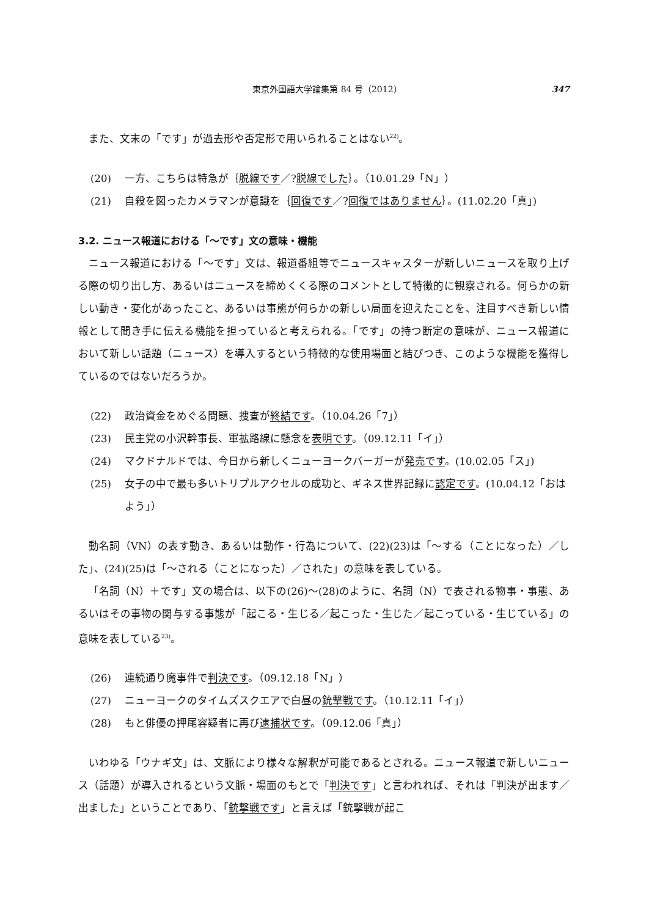東京外国語大学論集第 84 号（2012） 347
また、文末の「です」が過去形や否定形で用いられることはない<sup>22)</sup>。
(20) 一方、こちらは特急が｛脱線です／?脱線でした｝。（10.01.29「N」）
(21) 自殺を図ったカメラマンが意識を｛回復です／?回復ではありません｝。(11.02.20「真」)
3.2. ニュース報道における「～です」文の意味・機能
ニュース報道における「～です」文は、報道番組等でニュースキャスターが新しいニュースを取り上げる際の切り出し方、あるいはニュースを締めくくる際のコメントとして特徴的に観察される。何らかの新しい動き・変化があったこと、あるいは事態が何らかの新しい局面を迎えたことを、注目すべき新しい情報として聞き手に伝える機能を担っていると考えられる。「です」の持つ断定の意味が、ニュース報道において新しい話題（ニュース）を導入するという特徴的な使用場面と結びつき、このような機能を獲得しているのではないだろうか。
(22) 政治資金をめぐる問題、捜査が終結です。（10.04.26「7」）
(23) 民主党の小沢幹事長、軍拡路線に懸念を表明です。（09.12.11「イ」）
(24) マクドナルドでは、今日から新しくニューヨークバーガーが発売です。(10.02.05「ス」)
(25) 女子の中で最も多いトリプルアクセルの成功と、ギネス世界記録に認定です。(10.04.12「おはよう」）
動名詞（VN）の表す動き、あるいは動作・行為について、(22)(23)は「～する（ことになった）／した」、(24)(25)は「～される（ことになった）／された」の意味を表している。
「名詞（N）＋です」文の場合は、以下の(26)～(28)のように、名詞（N）で表される物事・事態、あるいはその事物の関与する事態が「起こる・生じる／起こった・生じた／起こっている・生じている」の意味を表している<sup>23)</sup>。
(26) 連続通り魔事件で判決です。（09.12.18「N」）
(27) ニューヨークのタイムズスクエアで白昼の銃撃戦です。（10.12.11「イ」）
(28) もと俳優の押尾容疑者に再び逮捕状です。（09.12.06「真」）
いわゆる「ウナギ文」は、文脈により様々な解釈が可能であるとされる。ニュース報道で新しいニュース（話題）が導入されるという文脈・場面のもとで「判決です」と言われれば、それは「判決が出ます／出ました」ということであり、「銃撃戦です」と言えば「銃撃戦が起こ